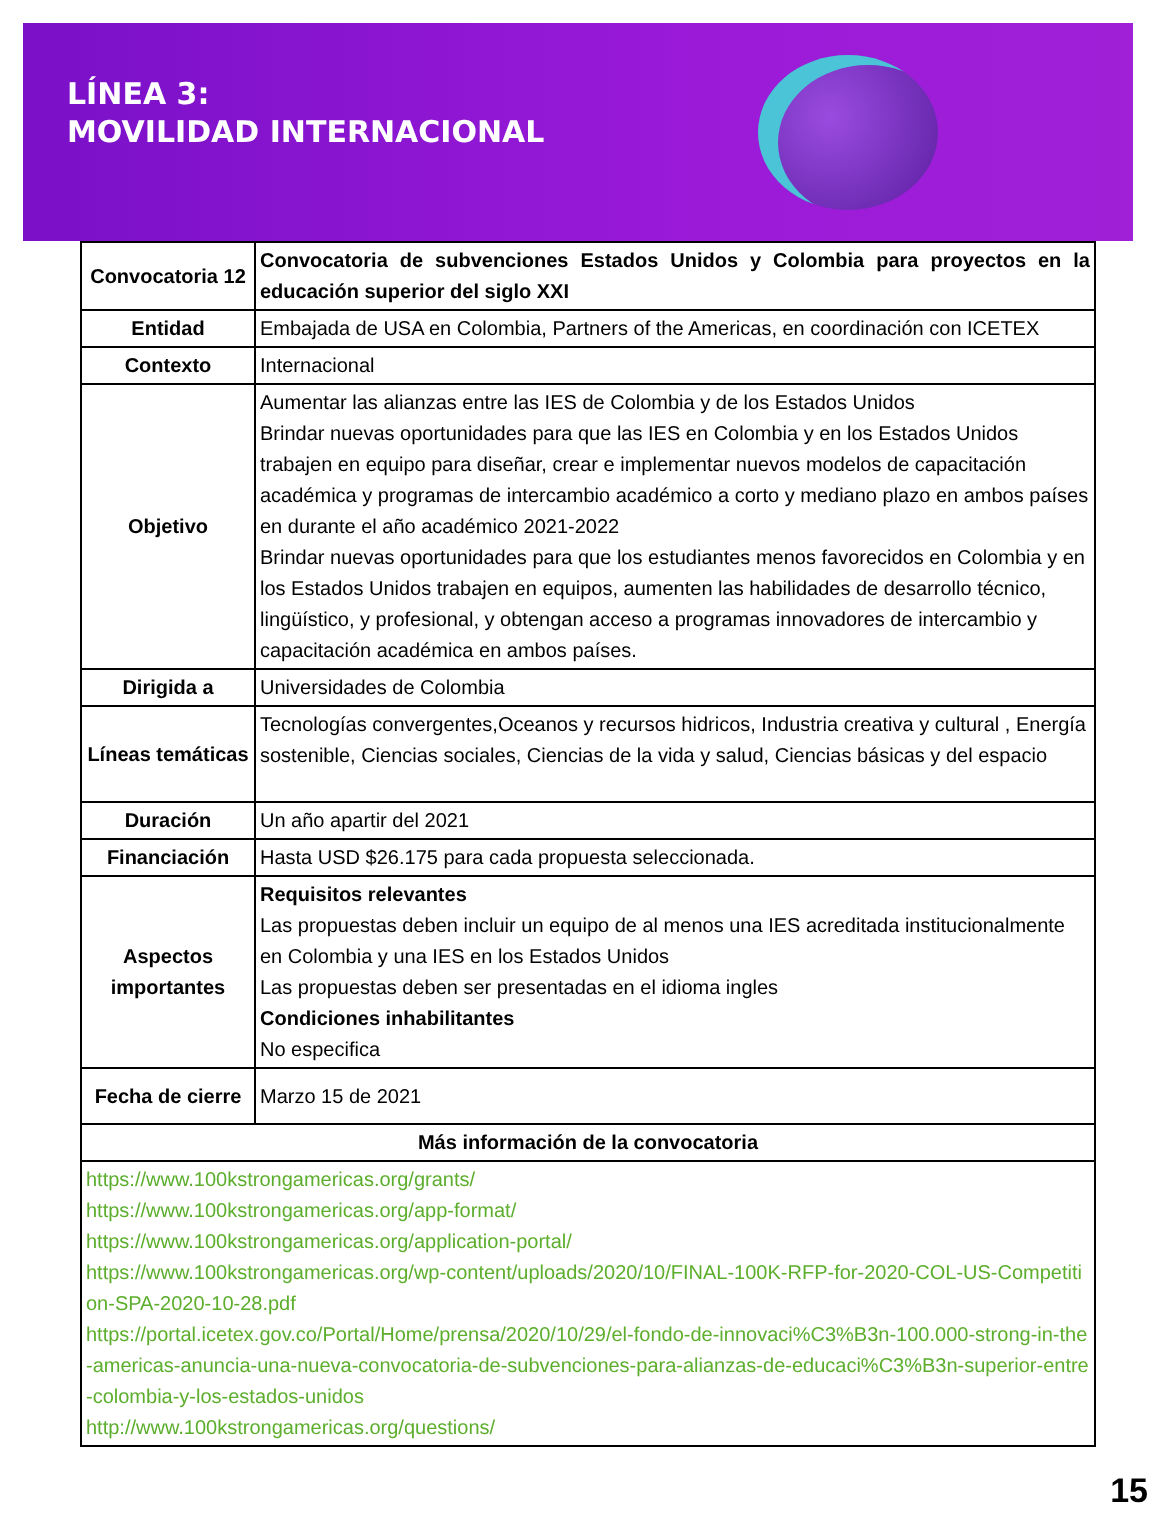LÍNEA 3:
MOVILIDAD INTERNACIONAL
| Convocatoria 12 | Convocatoria de subvenciones Estados Unidos y Colombia para proyectos en la educación superior del siglo XXI |
| Entidad | Embajada de USA en Colombia, Partners of the Americas, en coordinación con ICETEX |
| Contexto | Internacional |
| Objetivo | Aumentar las alianzas entre las IES de Colombia y de los Estados Unidos Brindar nuevas oportunidades para que las IES en Colombia y en los Estados Unidos trabajen en equipo para diseñar, crear e implementar nuevos modelos de capacitación académica y programas de intercambio académico a corto y mediano plazo en ambos países en durante el año académico 2021-2022 Brindar nuevas oportunidades para que los estudiantes menos favorecidos en Colombia y en los Estados Unidos trabajen en equipos, aumenten las habilidades de desarrollo técnico, lingüístico, y profesional, y obtengan acceso a programas innovadores de intercambio y capacitación académica en ambos países. |
| Dirigida a | Universidades de Colombia |
| Líneas temáticas | Tecnologías convergentes,Oceanos y recursos hidricos, Industria creativa y cultural , Energía sostenible, Ciencias sociales, Ciencias de la vida y salud, Ciencias básicas y del espacio |
| Duración | Un año apartir del 2021 |
| Financiación | Hasta USD $26.175 para cada propuesta seleccionada. |
| Aspectos importantes | Requisitos relevantes Las propuestas deben incluir un equipo de al menos una IES acreditada institucionalmente en Colombia y una IES en los Estados Unidos Las propuestas deben ser presentadas en el idioma ingles Condiciones inhabilitantes No especifica |
| Fecha de cierre | Marzo 15 de 2021 |
| Más información de la convocatoria | |
| https://www.100kstrongamericas.org/grants/ https://www.100kstrongamericas.org/app-format/ https://www.100kstrongamericas.org/application-portal/ https://www.100kstrongamericas.org/wp-content/uploads/2020/10/FINAL-100K-RFP-for-2020-COL-US-Competition-SPA-2020-10-28.pdf https://portal.icetex.gov.co/Portal/Home/prensa/2020/10/29/el-fondo-de-innovaci%C3%B3n-100.000-strong-in-the-americas-anuncia-una-nueva-convocatoria-de-subvenciones-para-alianzas-de-educaci%C3%B3n-superior-entre-colombia-y-los-estados-unidos http://www.100kstrongamericas.org/questions/ | |
15